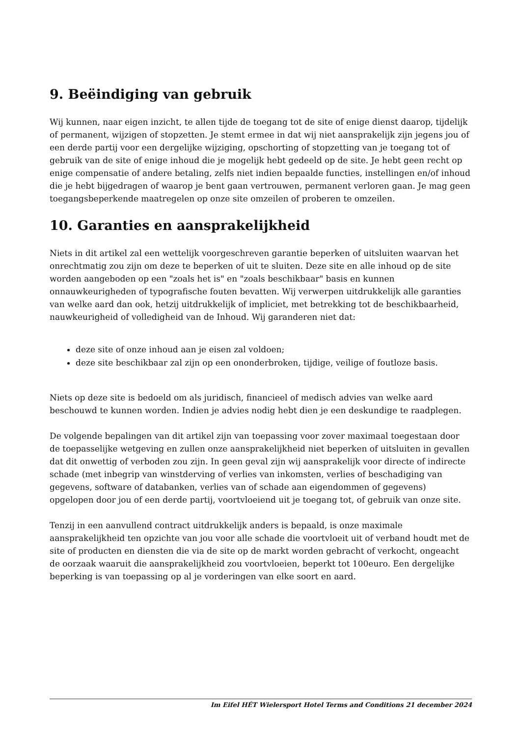9. Beëindiging van gebruik
Wij kunnen, naar eigen inzicht, te allen tijde de toegang tot de site of enige dienst daarop, tijdelijk of permanent, wijzigen of stopzetten. Je stemt ermee in dat wij niet aansprakelijk zijn jegens jou of een derde partij voor een dergelijke wijziging, opschorting of stopzetting van je toegang tot of gebruik van de site of enige inhoud die je mogelijk hebt gedeeld op de site. Je hebt geen recht op enige compensatie of andere betaling, zelfs niet indien bepaalde functies, instellingen en/of inhoud die je hebt bijgedragen of waarop je bent gaan vertrouwen, permanent verloren gaan. Je mag geen toegangsbeperkende maatregelen op onze site omzeilen of proberen te omzeilen.
10. Garanties en aansprakelijkheid
Niets in dit artikel zal een wettelijk voorgeschreven garantie beperken of uitsluiten waarvan het onrechtmatig zou zijn om deze te beperken of uit te sluiten. Deze site en alle inhoud op de site worden aangeboden op een "zoals het is" en "zoals beschikbaar" basis en kunnen onnauwkeurigheden of typografische fouten bevatten. Wij verwerpen uitdrukkelijk alle garanties van welke aard dan ook, hetzij uitdrukkelijk of impliciet, met betrekking tot de beschikbaarheid, nauwkeurigheid of volledigheid van de Inhoud. Wij garanderen niet dat:
deze site of onze inhoud aan je eisen zal voldoen;
deze site beschikbaar zal zijn op een ononderbroken, tijdige, veilige of foutloze basis.
Niets op deze site is bedoeld om als juridisch, financieel of medisch advies van welke aard beschouwd te kunnen worden. Indien je advies nodig hebt dien je een deskundige te raadplegen.
De volgende bepalingen van dit artikel zijn van toepassing voor zover maximaal toegestaan door de toepasselijke wetgeving en zullen onze aansprakelijkheid niet beperken of uitsluiten in gevallen dat dit onwettig of verboden zou zijn. In geen geval zijn wij aansprakelijk voor directe of indirecte schade (met inbegrip van winstderving of verlies van inkomsten, verlies of beschadiging van gegevens, software of databanken, verlies van of schade aan eigendommen of gegevens) opgelopen door jou of een derde partij, voortvloeiend uit je toegang tot, of gebruik van onze site.
Tenzij in een aanvullend contract uitdrukkelijk anders is bepaald, is onze maximale aansprakelijkheid ten opzichte van jou voor alle schade die voortvloeit uit of verband houdt met de site of producten en diensten die via de site op de markt worden gebracht of verkocht, ongeacht de oorzaak waaruit die aansprakelijkheid zou voortvloeien, beperkt tot 100euro. Een dergelijke beperking is van toepassing op al je vorderingen van elke soort en aard.
Im Eifel HÉT Wielersport Hotel Terms and Conditions 21 december 2024